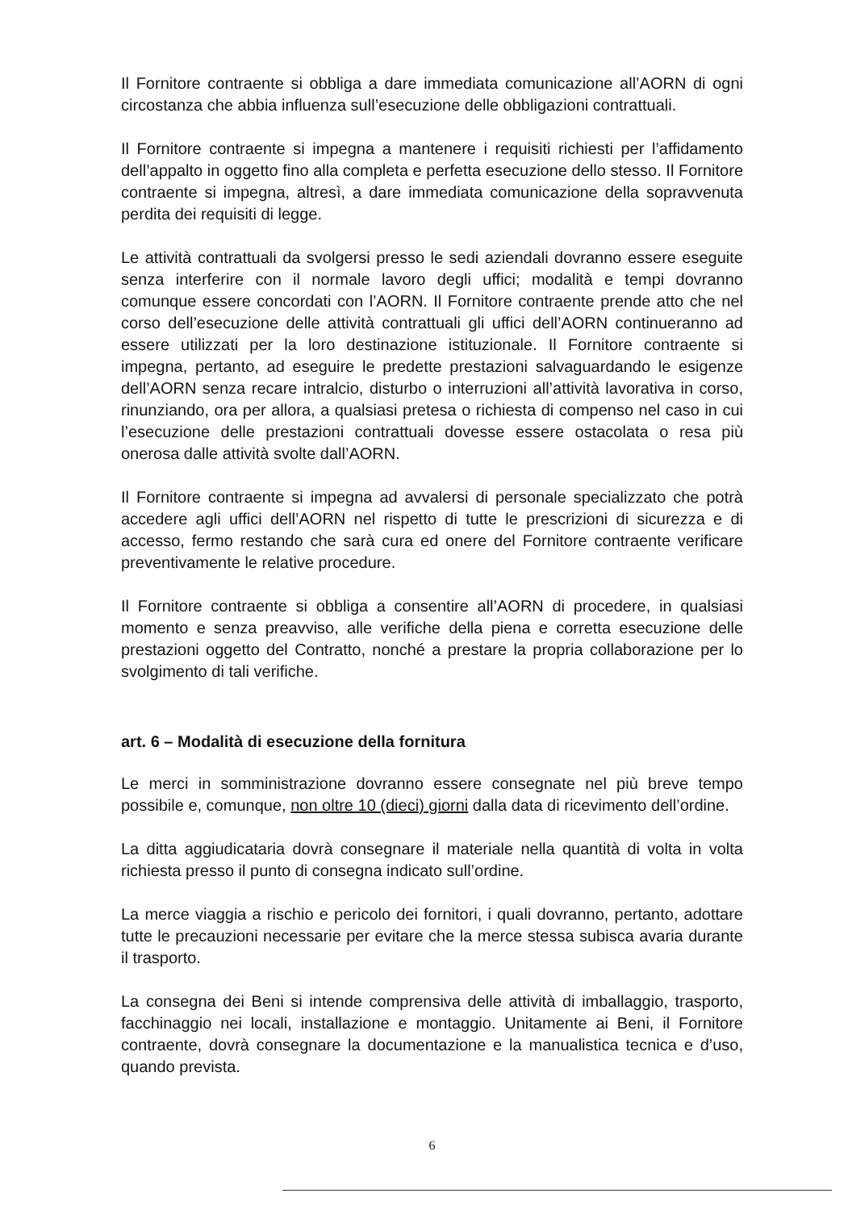Il Fornitore contraente si obbliga a dare immediata comunicazione all’AORN di ogni circostanza che abbia influenza sull’esecuzione delle obbligazioni contrattuali.
Il Fornitore contraente si impegna a mantenere i requisiti richiesti per l’affidamento dell’appalto in oggetto fino alla completa e perfetta esecuzione dello stesso. Il Fornitore contraente si impegna, altresì, a dare immediata comunicazione della sopravvenuta perdita dei requisiti di legge.
Le attività contrattuali da svolgersi presso le sedi aziendali dovranno essere eseguite senza interferire con il normale lavoro degli uffici; modalità e tempi dovranno comunque essere concordati con l’AORN. Il Fornitore contraente prende atto che nel corso dell’esecuzione delle attività contrattuali gli uffici dell’AORN continueranno ad essere utilizzati per la loro destinazione istituzionale. Il Fornitore contraente si impegna, pertanto, ad eseguire le predette prestazioni salvaguardando le esigenze dell’AORN senza recare intralcio, disturbo o interruzioni all’attività lavorativa in corso, rinunziando, ora per allora, a qualsiasi pretesa o richiesta di compenso nel caso in cui l’esecuzione delle prestazioni contrattuali dovesse essere ostacolata o resa più onerosa dalle attività svolte dall’AORN.
Il Fornitore contraente si impegna ad avvalersi di personale specializzato che potrà accedere agli uffici dell’AORN nel rispetto di tutte le prescrizioni di sicurezza e di accesso, fermo restando che sarà cura ed onere del Fornitore contraente verificare preventivamente le relative procedure.
Il Fornitore contraente si obbliga a consentire all’AORN di procedere, in qualsiasi momento e senza preavviso, alle verifiche della piena e corretta esecuzione delle prestazioni oggetto del Contratto, nonché a prestare la propria collaborazione per lo svolgimento di tali verifiche.
art. 6 – Modalità di esecuzione della fornitura
Le merci in somministrazione dovranno essere consegnate nel più breve tempo possibile e, comunque, non oltre 10 (dieci) giorni dalla data di ricevimento dell’ordine.
La ditta aggiudicataria dovrà consegnare il materiale nella quantità di volta in volta richiesta presso il punto di consegna indicato sull’ordine.
La merce viaggia a rischio e pericolo dei fornitori, i quali dovranno, pertanto, adottare tutte le precauzioni necessarie per evitare che la merce stessa subisca avaria durante il trasporto.
La consegna dei Beni si intende comprensiva delle attività di imballaggio, trasporto, facchinaggio nei locali, installazione e montaggio. Unitamente ai Beni, il Fornitore contraente, dovrà consegnare la documentazione e la manualistica tecnica e d’uso, quando prevista.
6